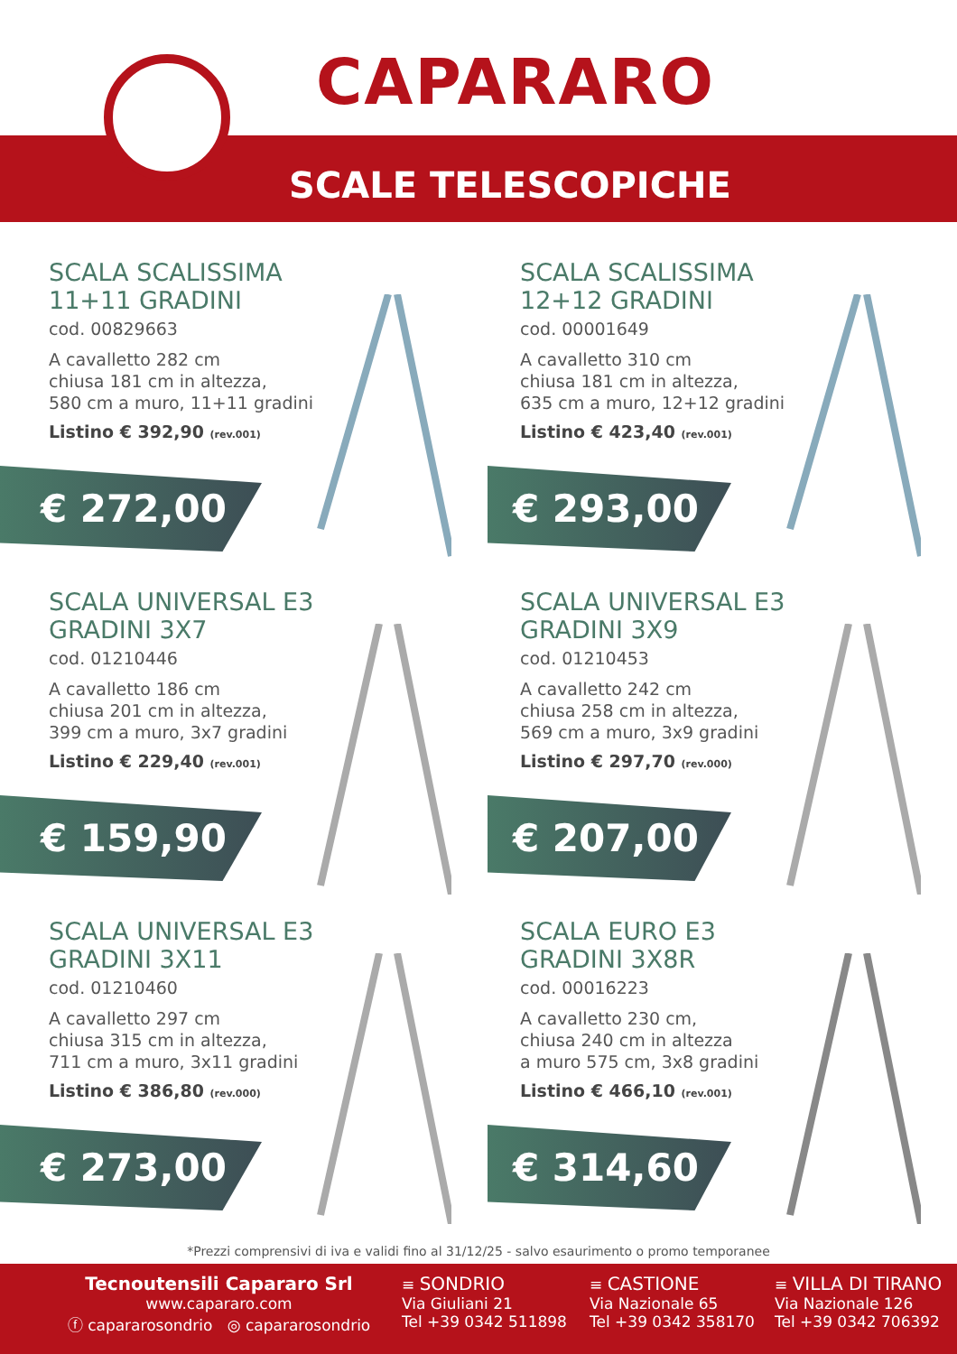CAPARARO
SCALE TELESCOPICHE
SCALA SCALISSIMA
11+11 GRADINI
cod. 00829663
A cavalletto 282 cm
chiusa 181 cm in altezza,
580 cm a muro, 11+11 gradini
Listino € 392,90 (rev.001)
€ 272,00
SCALA SCALISSIMA
12+12 GRADINI
cod. 00001649
A cavalletto 310 cm
chiusa 181 cm in altezza,
635 cm a muro, 12+12 gradini
Listino € 423,40 (rev.001)
€ 293,00
SCALA UNIVERSAL E3
GRADINI 3X7
cod. 01210446
A cavalletto 186 cm
chiusa 201 cm in altezza,
399 cm a muro, 3x7 gradini
Listino € 229,40 (rev.001)
€ 159,90
SCALA UNIVERSAL E3
GRADINI 3X9
cod. 01210453
A cavalletto 242 cm
chiusa 258 cm in altezza,
569 cm a muro, 3x9 gradini
Listino € 297,70 (rev.000)
€ 207,00
SCALA UNIVERSAL E3
GRADINI 3X11
cod. 01210460
A cavalletto 297 cm
chiusa 315 cm in altezza,
711 cm a muro, 3x11 gradini
Listino € 386,80 (rev.000)
€ 273,00
SCALA EURO E3
GRADINI 3X8R
cod. 00016223
A cavalletto 230 cm,
chiusa 240 cm in altezza
a muro 575 cm, 3x8 gradini
Listino € 466,10 (rev.001)
€ 314,60
*Prezzi comprensivi di iva e validi fino al 31/12/25 - salvo esaurimento o promo temporanee
Tecnoutensili Capararo Srl
www.capararo.com
ⓕ capararosondrio ◎ capararosondrio
≡ SONDRIO
Via Giuliani 21
Tel +39 0342 511898
≡ CASTIONE
Via Nazionale 65
Tel +39 0342 358170
≡ VILLA DI TIRANO
Via Nazionale 126
Tel +39 0342 706392